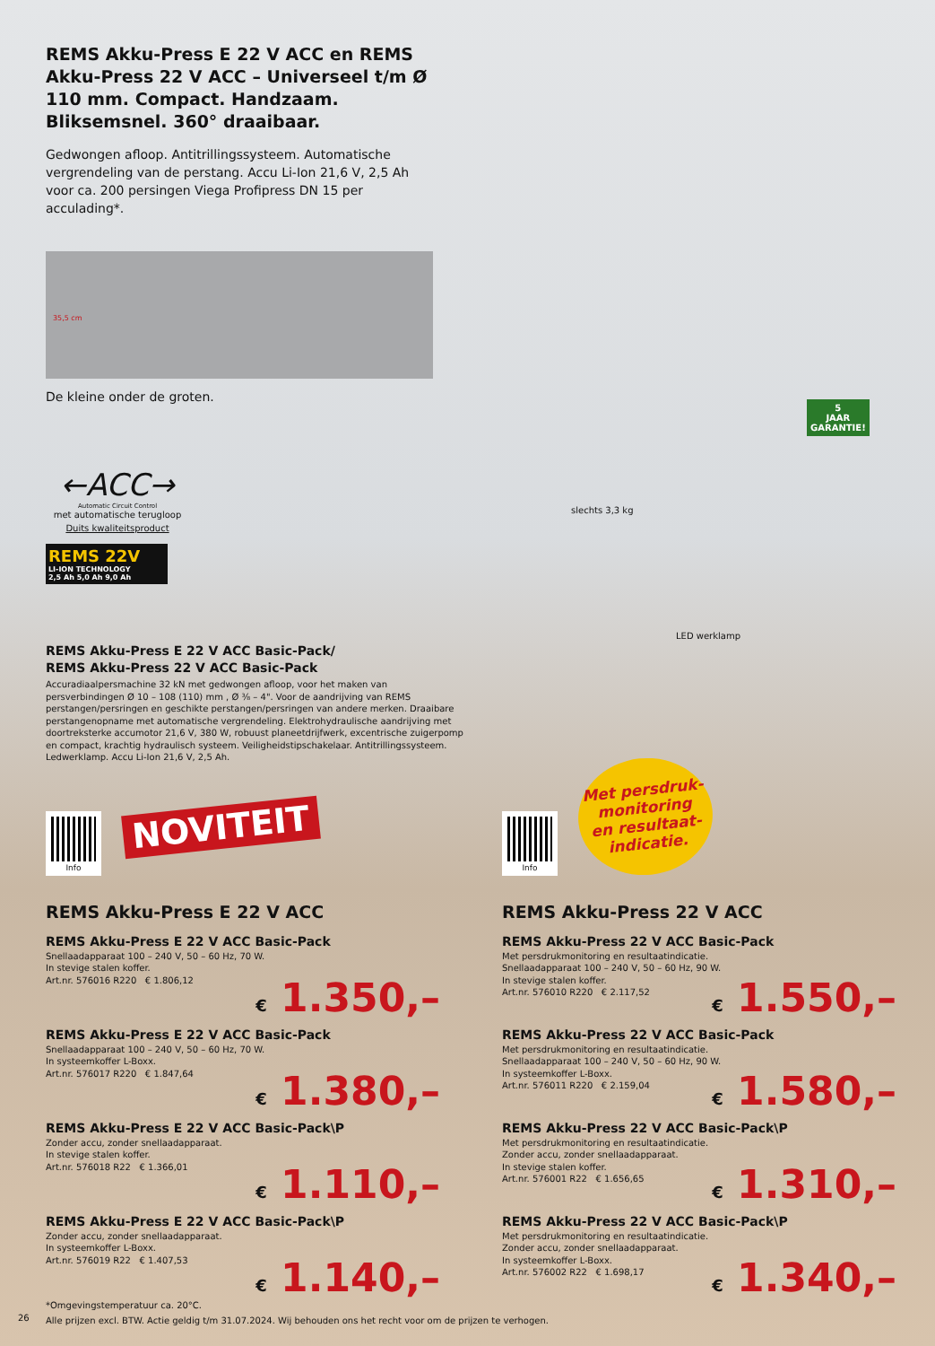REMS Akku-Press E 22 V ACC en REMS Akku-Press 22 V ACC – Universeel t/m Ø 110 mm. Compact. Handzaam. Bliksemsnel. 360° draaibaar.
Gedwongen afloop. Antitrillingssysteem. Automatische vergrendeling van de perstang. Accu Li-Ion 21,6 V, 2,5 Ah voor ca. 200 persingen Viega Profipress DN 15 per acculading*.
35,5 cm
De kleine onder de groten.
←ACC→
Automatic Circuit Control
met automatische terugloop
Duits kwaliteitsproduct
REMS 22V
LI-ION TECHNOLOGY
2,5 Ah 5,0 Ah 9,0 Ah
slechts 3,3 kg
LED werklamp
5
JAAR
GARANTIE!
REMS Akku-Press E 22 V ACC Basic-Pack/
REMS Akku-Press 22 V ACC Basic-Pack
Accuradiaalpersmachine 32 kN met gedwongen afloop, voor het maken van persverbindingen Ø 10 – 108 (110) mm , Ø ⅜ – 4". Voor de aandrijving van REMS perstangen/persringen en geschikte perstangen/persringen van andere merken. Draaibare perstangenopname met automatische vergrendeling. Elektrohydraulische aandrijving met doortreksterke accumotor 21,6 V, 380 W, robuust planeetdrijfwerk, excentrische zuigerpomp en compact, krachtig hydraulisch systeem. Veiligheidstipschakelaar. Antitrillingssysteem. Ledwerklamp. Accu Li-Ion 21,6 V, 2,5 Ah.
Info NOVITEIT Info
Met persdruk-
monitoring
en resultaat-
indicatie.
REMS Akku-Press E 22 V ACC
REMS Akku-Press E 22 V ACC Basic-Pack
Snellaadapparaat 100 – 240 V, 50 – 60 Hz, 70 W.
In stevige stalen koffer.
Art.nr. 576016 R220 € 1.806,12
€ 1.350,–
REMS Akku-Press E 22 V ACC Basic-Pack
Snellaadapparaat 100 – 240 V, 50 – 60 Hz, 70 W.
In systeemkoffer L-Boxx.
Art.nr. 576017 R220 € 1.847,64
€ 1.380,–
REMS Akku-Press E 22 V ACC Basic-Pack\P
Zonder accu, zonder snellaadapparaat.
In stevige stalen koffer.
Art.nr. 576018 R22 € 1.366,01
€ 1.110,–
REMS Akku-Press E 22 V ACC Basic-Pack\P
Zonder accu, zonder snellaadapparaat.
In systeemkoffer L-Boxx.
Art.nr. 576019 R22 € 1.407,53
€ 1.140,–
REMS Akku-Press 22 V ACC
REMS Akku-Press 22 V ACC Basic-Pack
Met persdrukmonitoring en resultaatindicatie.
Snellaadapparaat 100 – 240 V, 50 – 60 Hz, 90 W.
In stevige stalen koffer.
Art.nr. 576010 R220 € 2.117,52
€ 1.550,–
REMS Akku-Press 22 V ACC Basic-Pack
Met persdrukmonitoring en resultaatindicatie.
Snellaadapparaat 100 – 240 V, 50 – 60 Hz, 90 W.
In systeemkoffer L-Boxx.
Art.nr. 576011 R220 € 2.159,04
€ 1.580,–
REMS Akku-Press 22 V ACC Basic-Pack\P
Met persdrukmonitoring en resultaatindicatie.
Zonder accu, zonder snellaadapparaat.
In stevige stalen koffer.
Art.nr. 576001 R22 € 1.656,65
€ 1.310,–
REMS Akku-Press 22 V ACC Basic-Pack\P
Met persdrukmonitoring en resultaatindicatie.
Zonder accu, zonder snellaadapparaat.
In systeemkoffer L-Boxx.
Art.nr. 576002 R22 € 1.698,17
€ 1.340,–
*Omgevingstemperatuur ca. 20°C.
Alle prijzen excl. BTW. Actie geldig t/m 31.07.2024. Wij behouden ons het recht voor om de prijzen te verhogen.
26